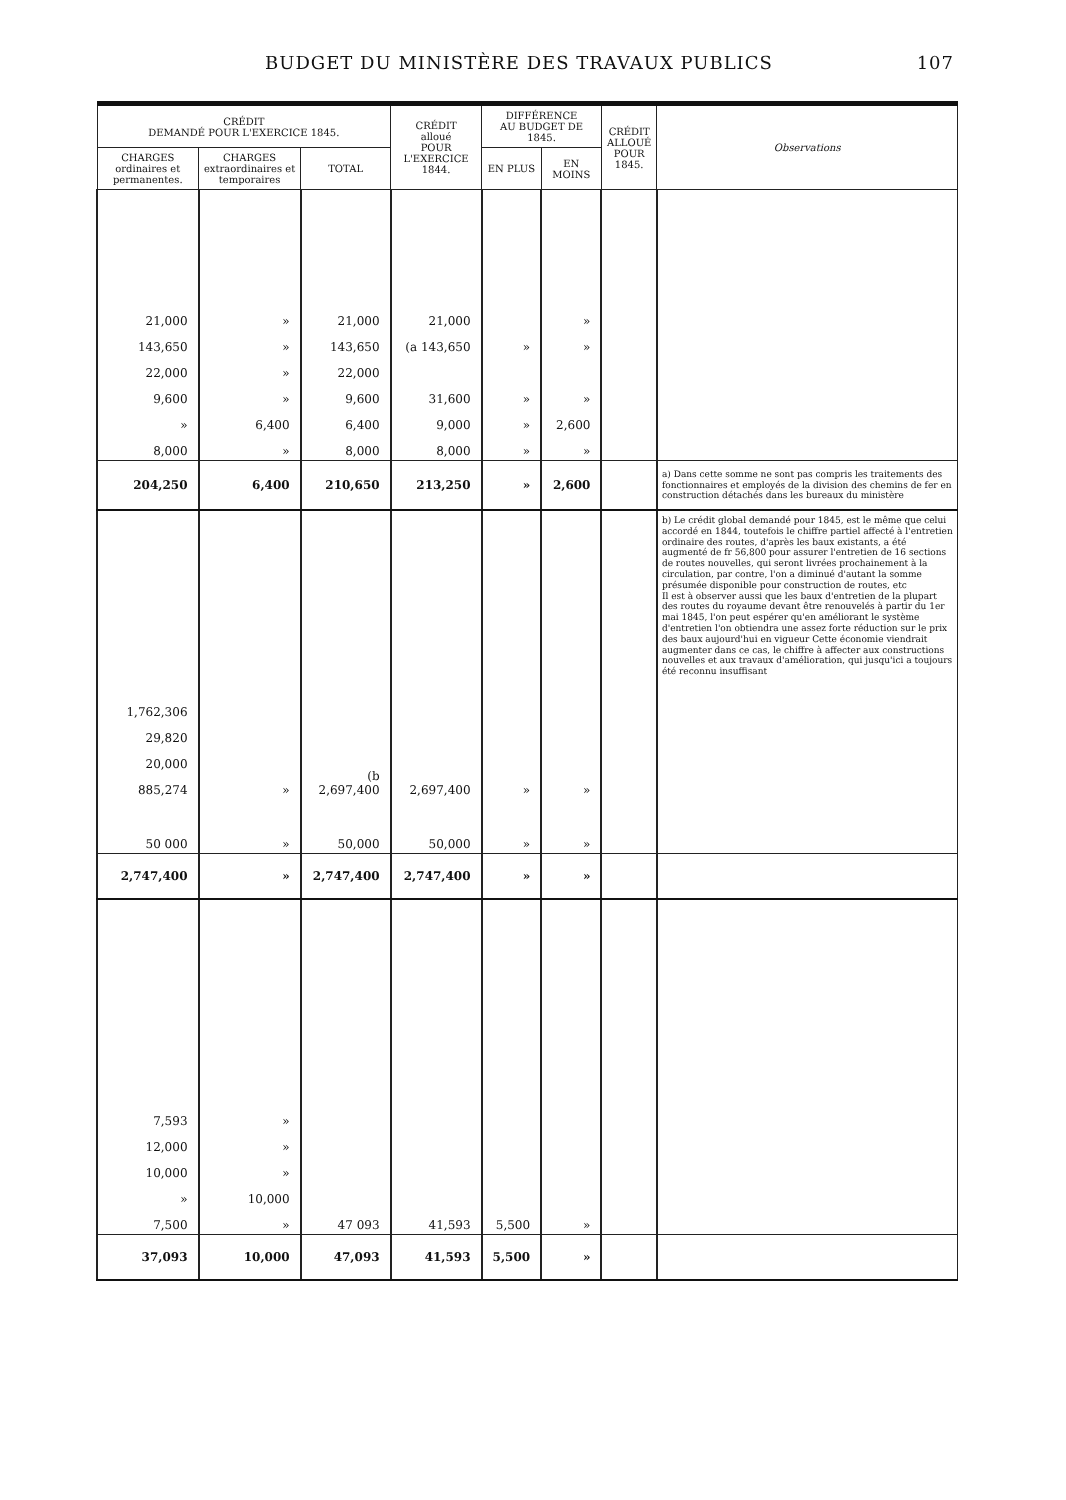BUDGET DU MINISTÈRE DES TRAVAUX PUBLICS 107
| CRÉDIT DEMANDÉ POUR L'EXERCICE 1845. | | | CRÉDIT alloué POUR L'EXERCICE 1844. | DIFFÉRENCE AU BUDGET DE 1845. | | CRÉDIT ALLOUÉ POUR 1845. | Observations |
| --- | --- | --- | --- | --- | --- | --- | --- |
| CHARGES ordinaires et permanentes. | CHARGES extraordinaires et temporaires | TOTAL | | EN PLUS | EN MOINS | | |
| 21,000 | » | 21,000 | 21,000 | | » | | |
| 143,650 | » | 143,650 | (a 143,650 | » | » | | |
| 22,000 | » | 22,000 | 31,600 | » | » | | |
| 9,600 | » | 9,600 | | | | | |
| » | 6,400 | 6,400 | 9,000 | » | 2,600 | | |
| 8,000 | » | 8,000 | 8,000 | » | » | | |
| 204,250 | 6,400 | 210,650 | 213,250 | » | 2,600 | | a) Dans cette somme ne sont pas compris les traitements des fonctionnaires et employés de la division des chemins de fer en construction détachés dans les bureaux du ministère |
| | | | | | | | b) Le crédit global demandé pour 1845, est le même que celui accordé en 1844, toutefois le chiffre partiel affecté à l'entretien ordinaire des routes, d'après les baux existants, a été augmenté de fr 56,800 pour assurer l'entretien de 16 sections de routes nouvelles, qui seront livrées prochainement à la circulation, par contre, l'on a diminué d'autant la somme présumée disponible pour construction de routes, etc Il est à observer aussi que les baux d'entretien de la plupart des routes du royaume devant être renouvelés à partir du 1er mai 1845, l'on peut espérer qu'en améliorant le système d'entretien l'on obtiendra une assez forte réduction sur le prix des baux aujourd'hui en vigueur Cette économie viendrait augmenter dans ce cas, le chiffre à affecter aux constructions nouvelles et aux travaux d'amélioration, qui jusqu'ici a toujours été reconnu insuffisant |
| 1,762,306 | » | (b 2,697,400 | 2,697,400 | » | » | | |
| 29,820 | | | | | | | |
| 20,000 | | | | | | | |
| 885,274 | | | | | | | |
| 50 000 | » | 50,000 | 50,000 | » | » | | |
| 2,747,400 | » | 2,747,400 | 2,747,400 | » | » | | |
| 7,593 | » | 47 093 | 41,593 | 5,500 | » | | |
| 12,000 | » | | | | | | |
| 10,000 | » | | | | | | |
| » | 10,000 | | | | | | |
| 7,500 | » | | | | | | |
| 37,093 | 10,000 | 47,093 | 41,593 | 5,500 | » | | |